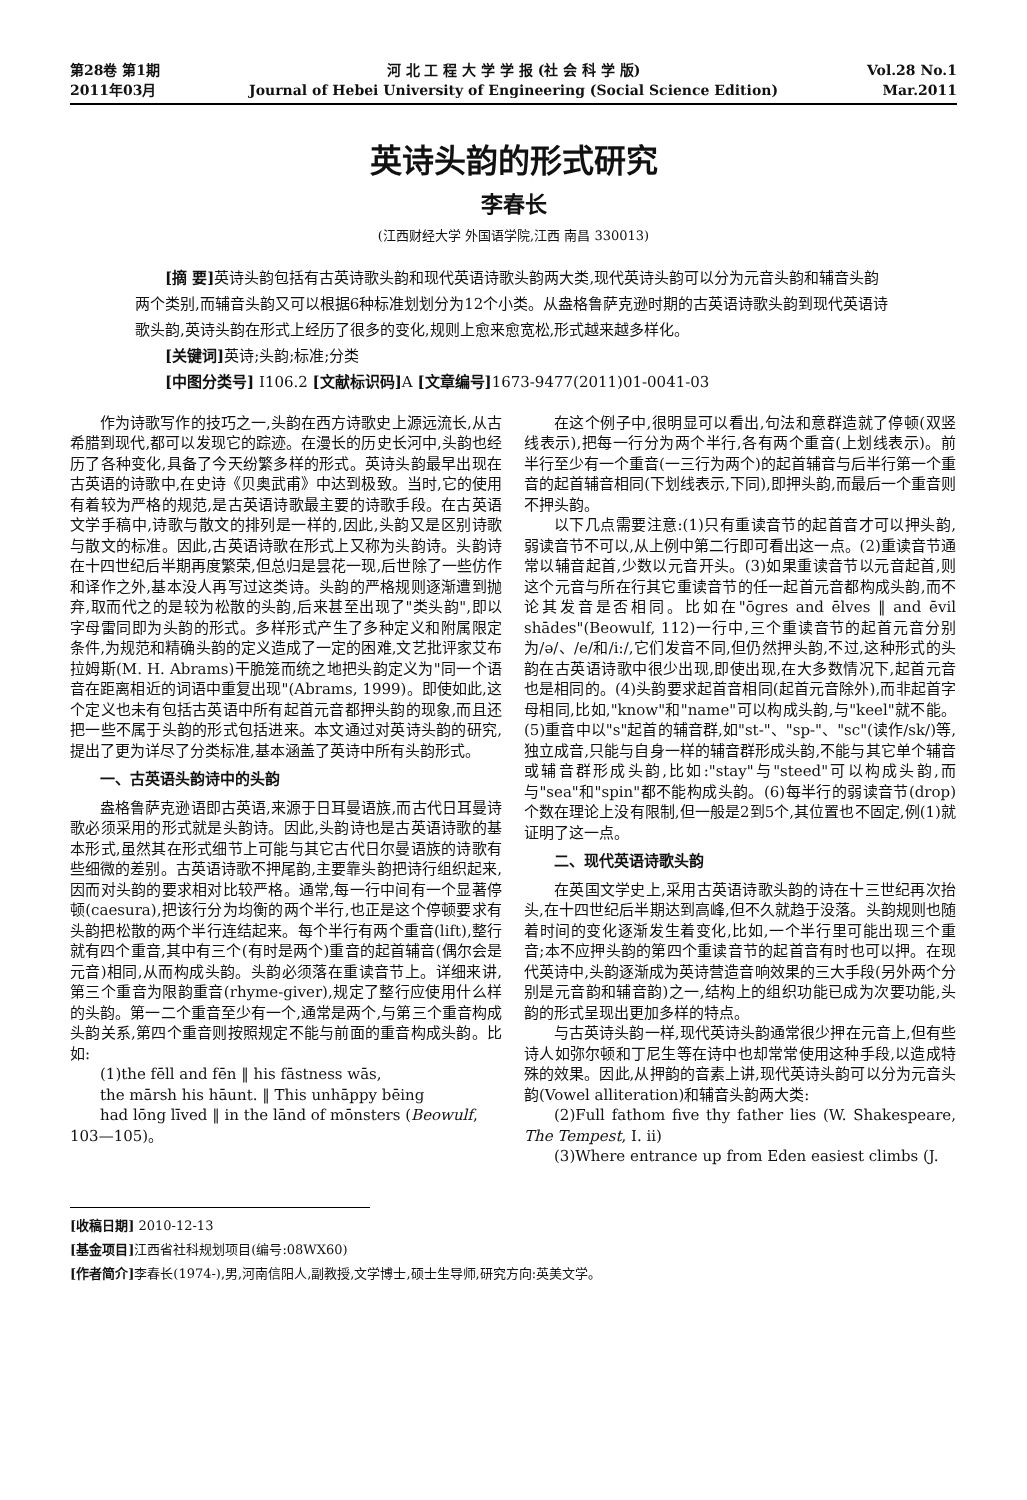第28卷 第1期
2011年03月
河 北 工 程 大 学 学 报 (社 会 科 学 版)
Journal of Hebei University of Engineering (Social Science Edition)
Vol.28 No.1
Mar.2011
英诗头韵的形式研究
李春长
(江西财经大学 外国语学院,江西 南昌 330013)
[摘 要] 英诗头韵包括有古英诗歌头韵和现代英语诗歌头韵两大类,现代英诗头韵可以分为元音头韵和辅音头韵两个类别,而辅音头韵又可以根据6种标准划划分为12个小类。从盎格鲁萨克逊时期的古英语诗歌头韵到现代英语诗歌头韵,英诗头韵在形式上经历了很多的变化,规则上愈来愈宽松,形式越来越多样化。
[关键词] 英诗;头韵;标准;分类
[中图分类号] I106.2 [文献标识码] A [文章编号] 1673-9477(2011)01-0041-03
作为诗歌写作的技巧之一,头韵在西方诗歌史上源远流长,从古希腊到现代,都可以发现它的踪迹。在漫长的历史长河中,头韵也经历了各种变化,具备了今天纷繁多样的形式。英诗头韵最早出现在古英语的诗歌中,在史诗《贝奥武甫》中达到极致。当时,它的使用有着较为严格的规范,是古英语诗歌最主要的诗歌手段。在古英语文学手稿中,诗歌与散文的排列是一样的,因此,头韵又是区别诗歌与散文的标准。因此,古英语诗歌在形式上又称为头韵诗。头韵诗在十四世纪后半期再度繁荣,但总归是昙花一现,后世除了一些仿作和译作之外,基本没人再写过这类诗。头韵的严格规则逐渐遭到抛弃,取而代之的是较为松散的头韵,后来甚至出现了"类头韵",即以字母雷同即为头韵的形式。多样形式产生了多种定义和附属限定条件,为规范和精确头韵的定义造成了一定的困难,文艺批评家艾布拉姆斯(M. H. Abrams)干脆笼而统之地把头韵定义为"同一个语音在距离相近的词语中重复出现"(Abrams, 1999)。即使如此,这个定义也未有包括古英语中所有起首元音都押头韵的现象,而且还把一些不属于头韵的形式包括进来。本文通过对英诗头韵的研究,提出了更为详尽了分类标准,基本涵盖了英诗中所有头韵形式。
一、古英语头韵诗中的头韵
盎格鲁萨克逊语即古英语,来源于日耳曼语族,而古代日耳曼诗歌必须采用的形式就是头韵诗。因此,头韵诗也是古英语诗歌的基本形式,虽然其在形式细节上可能与其它古代日尔曼语族的诗歌有些细微的差别。古英语诗歌不押尾韵,主要靠头韵把诗行组织起来,因而对头韵的要求相对比较严格。通常,每一行中间有一个显著停顿(caesura),把该行分为均衡的两个半行,也正是这个停顿要求有头韵把松散的两个半行连结起来。每个半行有两个重音(lift),整行就有四个重音,其中有三个(有时是两个)重音的起首辅音(偶尔会是元音)相同,从而构成头韵。头韵必须落在重读音节上。详细来讲,第三个重音为限韵重音(rhyme-giver),规定了整行应使用什么样的头韵。第一二个重音至少有一个,通常是两个,与第三个重音构成头韵关系,第四个重音则按照规定不能与前面的重音构成头韵。比如:
(1)the fēll and fēn ‖ his fāstness wās,
the mārsh his hāunt. ‖ This unhāppy bēing
had lōng līved ‖ in the lānd of mōnsters (Beowulf,
103—105)。
在这个例子中,很明显可以看出,句法和意群造就了停顿(双竖线表示),把每一行分为两个半行,各有两个重音(上划线表示)。前半行至少有一个重音(一三行为两个)的起首辅音与后半行第一个重音的起首辅音相同(下划线表示,下同),即押头韵,而最后一个重音则不押头韵。
以下几点需要注意:(1)只有重读音节的起首音才可以押头韵,弱读音节不可以,从上例中第二行即可看出这一点。(2)重读音节通常以辅音起首,少数以元音开头。(3)如果重读音节以元音起首,则这个元音与所在行其它重读音节的任一起首元音都构成头韵,而不论其发音是否相同。比如在"ōgres and ēlves ‖ and ēvil shādes"(Beowulf, 112)一行中,三个重读音节的起首元音分别为/ə/、/e/和/i:/,它们发音不同,但仍然押头韵,不过,这种形式的头韵在古英语诗歌中很少出现,即使出现,在大多数情况下,起首元音也是相同的。(4)头韵要求起首音相同(起首元音除外),而非起首字母相同,比如,"know"和"name"可以构成头韵,与"keel"就不能。(5)重音中以"s"起首的辅音群,如"st-"、"sp-"、"sc"(读作/sk/)等,独立成音,只能与自身一样的辅音群形成头韵,不能与其它单个辅音或辅音群形成头韵,比如:"stay"与"steed"可以构成头韵,而与"sea"和"spin"都不能构成头韵。(6)每半行的弱读音节(drop)个数在理论上没有限制,但一般是2到5个,其位置也不固定,例(1)就证明了这一点。
二、现代英语诗歌头韵
在英国文学史上,采用古英语诗歌头韵的诗在十三世纪再次抬头,在十四世纪后半期达到高峰,但不久就趋于没落。头韵规则也随着时间的变化逐渐发生着变化,比如,一个半行里可能出现三个重音;本不应押头韵的第四个重读音节的起首音有时也可以押。在现代英诗中,头韵逐渐成为英诗营造音响效果的三大手段(另外两个分别是元音韵和辅音韵)之一,结构上的组织功能已成为次要功能,头韵的形式呈现出更加多样的特点。
与古英诗头韵一样,现代英诗头韵通常很少押在元音上,但有些诗人如弥尔顿和丁尼生等在诗中也却常常使用这种手段,以造成特殊的效果。因此,从押韵的音素上讲,现代英诗头韵可以分为元音头韵(Vowel alliteration)和辅音头韵两大类:
(2)Full fathom five thy father lies (W. Shakespeare, The Tempest, I. ii)
(3)Where entrance up from Eden easiest climbs (J.
[收稿日期] 2010-12-13
[基金项目] 江西省社科规划项目(编号:08WX60)
[作者简介] 李春长(1974-),男,河南信阳人,副教授,文学博士,硕士生导师,研究方向:英美文学。